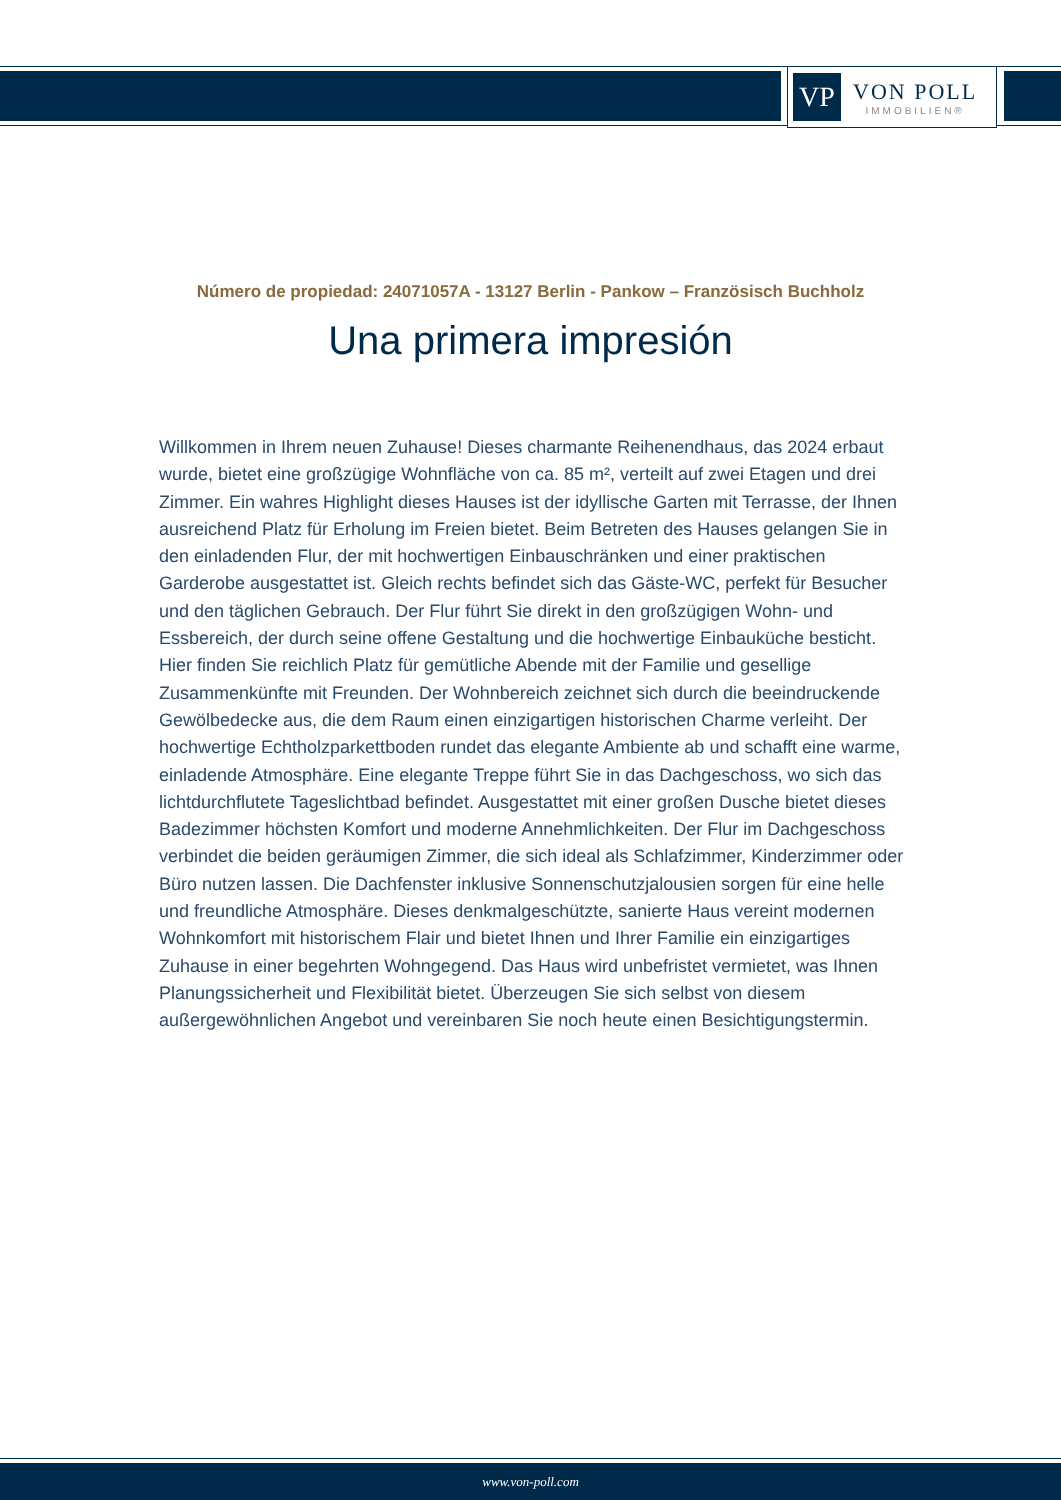VP
VON POLL
IMMOBILIEN®
Número de propiedad: 24071057A - 13127 Berlin - Pankow – Französisch Buchholz
Una primera impresión
Willkommen in Ihrem neuen Zuhause! Dieses charmante Reihenendhaus, das 2024 erbaut wurde, bietet eine großzügige Wohnfläche von ca. 85 m², verteilt auf zwei Etagen und drei Zimmer. Ein wahres Highlight dieses Hauses ist der idyllische Garten mit Terrasse, der Ihnen ausreichend Platz für Erholung im Freien bietet. Beim Betreten des Hauses gelangen Sie in den einladenden Flur, der mit hochwertigen Einbauschränken und einer praktischen Garderobe ausgestattet ist. Gleich rechts befindet sich das Gäste-WC, perfekt für Besucher und den täglichen Gebrauch. Der Flur führt Sie direkt in den großzügigen Wohn- und Essbereich, der durch seine offene Gestaltung und die hochwertige Einbauküche besticht. Hier finden Sie reichlich Platz für gemütliche Abende mit der Familie und gesellige Zusammenkünfte mit Freunden. Der Wohnbereich zeichnet sich durch die beeindruckende Gewölbedecke aus, die dem Raum einen einzigartigen historischen Charme verleiht. Der hochwertige Echtholzparkettboden rundet das elegante Ambiente ab und schafft eine warme, einladende Atmosphäre. Eine elegante Treppe führt Sie in das Dachgeschoss, wo sich das lichtdurchflutete Tageslichtbad befindet. Ausgestattet mit einer großen Dusche bietet dieses Badezimmer höchsten Komfort und moderne Annehmlichkeiten. Der Flur im Dachgeschoss verbindet die beiden geräumigen Zimmer, die sich ideal als Schlafzimmer, Kinderzimmer oder Büro nutzen lassen. Die Dachfenster inklusive Sonnenschutzjalousien sorgen für eine helle und freundliche Atmosphäre. Dieses denkmalgeschützte, sanierte Haus vereint modernen Wohnkomfort mit historischem Flair und bietet Ihnen und Ihrer Familie ein einzigartiges Zuhause in einer begehrten Wohngegend. Das Haus wird unbefristet vermietet, was Ihnen Planungssicherheit und Flexibilität bietet. Überzeugen Sie sich selbst von diesem außergewöhnlichen Angebot und vereinbaren Sie noch heute einen Besichtigungstermin.
www.von-poll.com